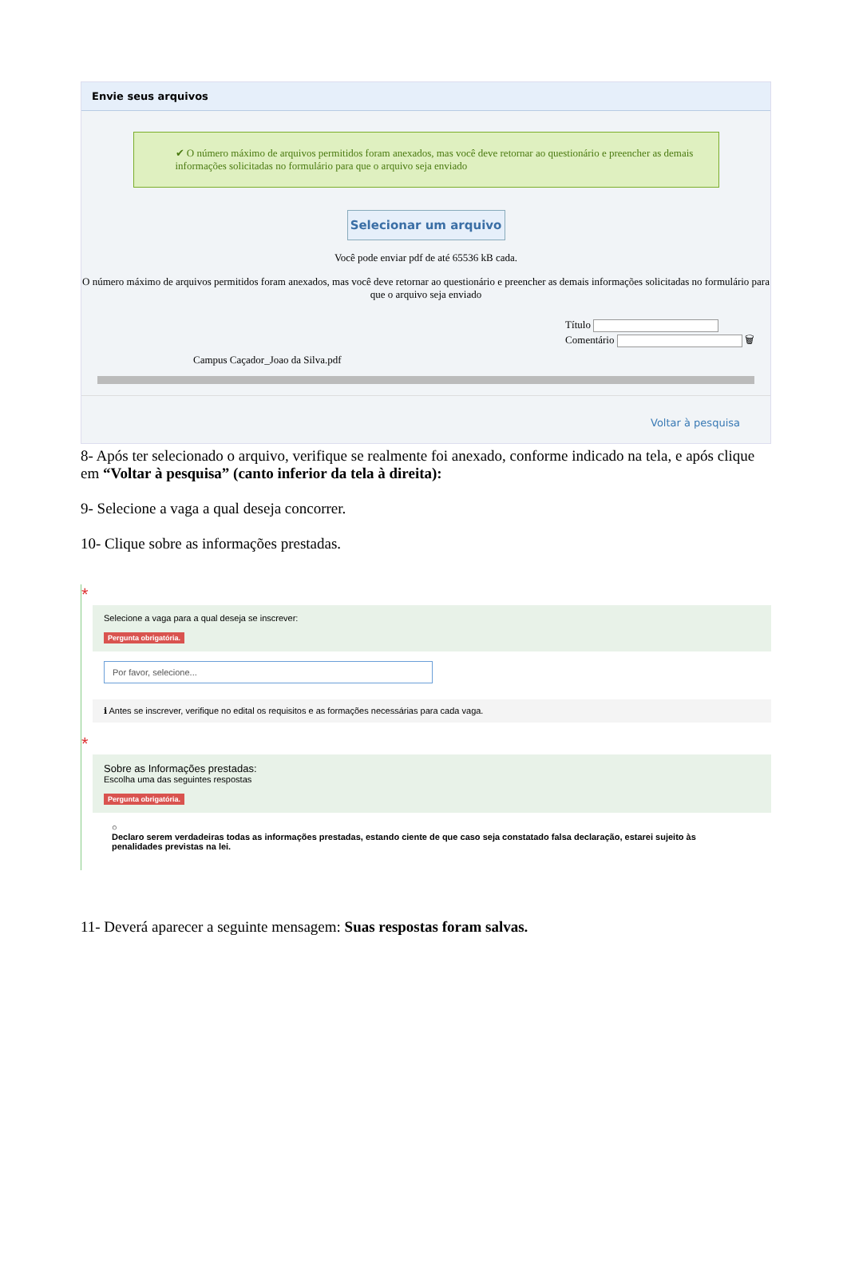Envie seus arquivos
✔ O número máximo de arquivos permitidos foram anexados, mas você deve retornar ao questionário e preencher as demais informações solicitadas no formulário para que o arquivo seja enviado
Selecionar um arquivo
Você pode enviar pdf de até 65536 kB cada.
O número máximo de arquivos permitidos foram anexados, mas você deve retornar ao questionário e preencher as demais informações solicitadas no formulário para que o arquivo seja enviado
Campus Caçador_Joao da Silva.pdf
Título
Comentário 🗑
Voltar à pesquisa
8- Após ter selecionado o arquivo, verifique se realmente foi anexado, conforme indicado na tela, e após clique em “Voltar à pesquisa” (canto inferior da tela à direita):
9- Selecione a vaga a qual deseja concorrer.
10- Clique sobre as informações prestadas.
*
Selecione a vaga para a qual deseja se inscrever:
Pergunta obrigatória.
Por favor, selecione...
ℹ Antes se inscrever, verifique no edital os requisitos e as formações necessárias para cada vaga.
*
Sobre as Informações prestadas:
Escolha uma das seguintes respostas
Pergunta obrigatória.
○
Declaro serem verdadeiras todas as informações prestadas, estando ciente de que caso seja constatado falsa declaração, estarei sujeito às penalidades previstas na lei.
11- Deverá aparecer a seguinte mensagem: Suas respostas foram salvas.